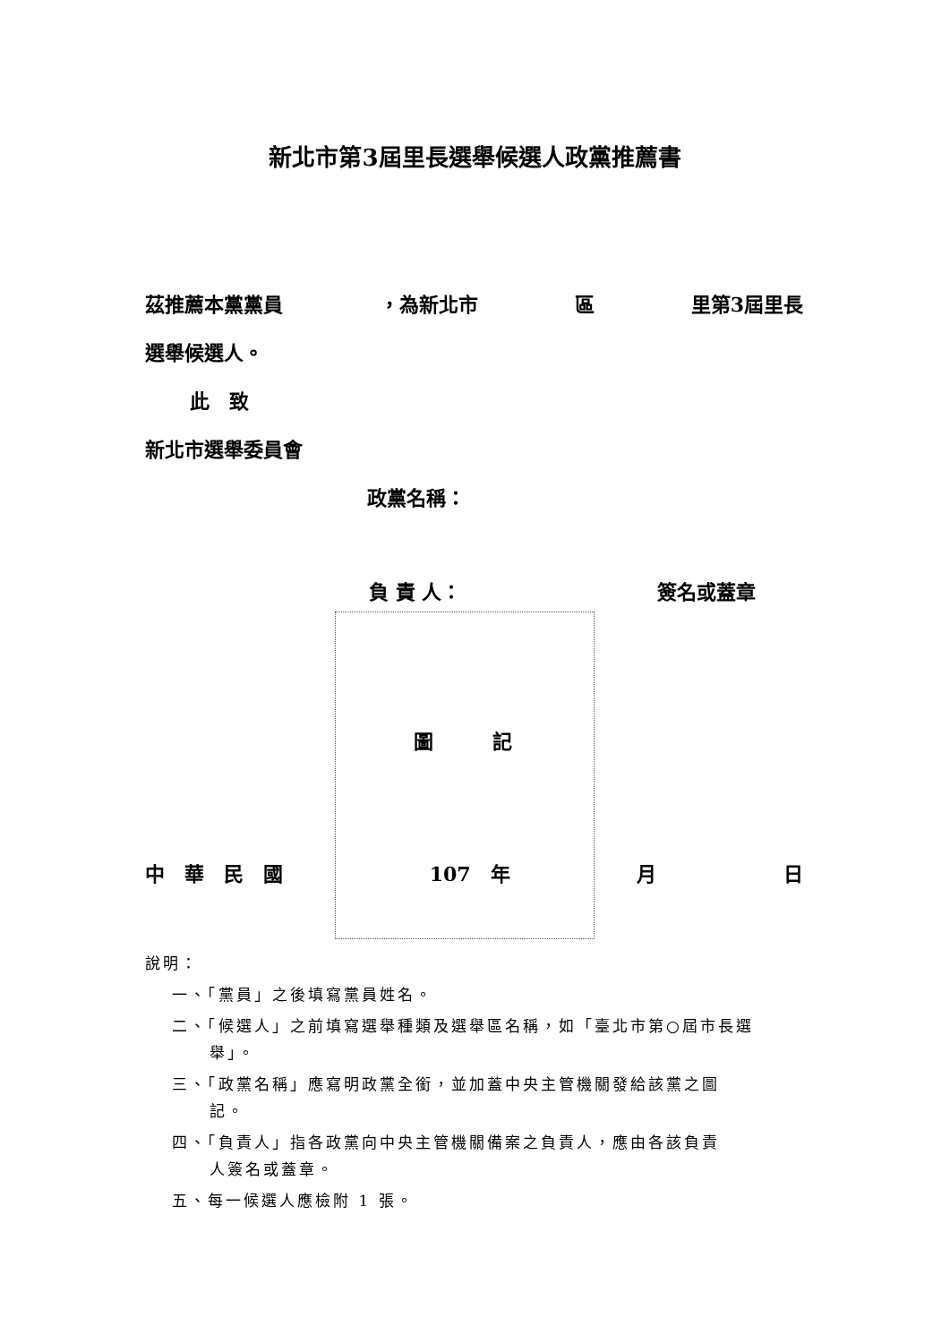新北市第3屆里長選舉候選人政黨推薦書
茲推薦本黨黨員 ，為新北市 區 里第3屆里長
選舉候選人。
此　致
新北市選舉委員會
政黨名稱：
負 責 人： 簽名或蓋章
圖　　　記
中　華　民　國　107　年 月 日
說明：
一、「黨員」之後填寫黨員姓名。
二、「候選人」之前填寫選舉種類及選舉區名稱，如「臺北市第○屆市長選
舉」。
三、「政黨名稱」應寫明政黨全銜，並加蓋中央主管機關發給該黨之圖
記。
四、「負責人」指各政黨向中央主管機關備案之負責人，應由各該負責
人簽名或蓋章。
五、每一候選人應檢附 1 張。